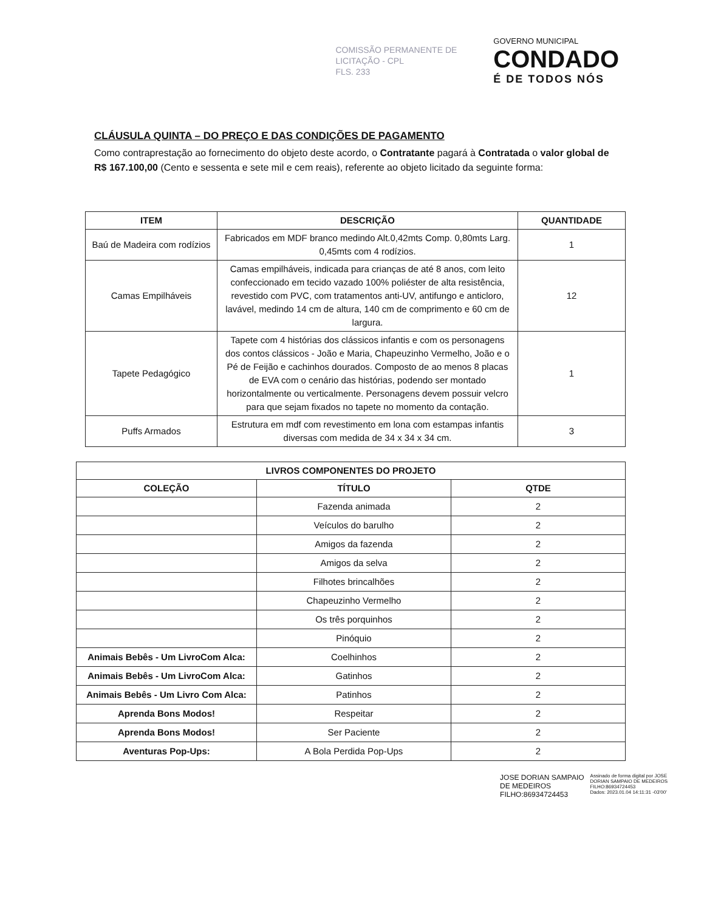COMISSÃO PERMANENTE DE
LICITAÇÃO - CPL
FLS. 233
GOVERNO MUNICIPAL
CONDADO
É DE TODOS NÓS
CLÁUSULA QUINTA – DO PREÇO E DAS CONDIÇÕES DE PAGAMENTO
Como contraprestação ao fornecimento do objeto deste acordo, o Contratante pagará à Contratada o valor global de R$ 167.100,00 (Cento e sessenta e sete mil e cem reais), referente ao objeto licitado da seguinte forma:
| ITEM | DESCRIÇÃO | QUANTIDADE |
| --- | --- | --- |
| Baú de Madeira com rodízios | Fabricados em MDF branco medindo Alt.0,42mts Comp. 0,80mts Larg. 0,45mts com 4 rodízios. | 1 |
| Camas Empilháveis | Camas empilháveis, indicada para crianças de até 8 anos, com leito confeccionado em tecido vazado 100% poliéster de alta resistência, revestido com PVC, com tratamentos anti-UV, antifungo e anticloro, lavável, medindo 14 cm de altura, 140 cm de comprimento e 60 cm de largura. | 12 |
| Tapete Pedagógico | Tapete com 4 histórias dos clássicos infantis e com os personagens dos contos clássicos - João e Maria, Chapeuzinho Vermelho, João e o Pé de Feijão e cachinhos dourados. Composto de ao menos 8 placas de EVA com o cenário das histórias, podendo ser montado horizontalmente ou verticalmente. Personagens devem possuir velcro para que sejam fixados no tapete no momento da contação. | 1 |
| Puffs Armados | Estrutura em mdf com revestimento em lona com estampas infantis diversas com medida de 34 x 34 x 34 cm. | 3 |
| LIVROS COMPONENTES DO PROJETO | | |
| --- | --- | --- |
| COLEÇÃO | TÍTULO | QTDE |
| | Fazenda animada | 2 |
| | Veículos do barulho | 2 |
| | Amigos da fazenda | 2 |
| | Amigos da selva | 2 |
| | Filhotes brincalhões | 2 |
| | Chapeuzinho Vermelho | 2 |
| | Os três porquinhos | 2 |
| | Pinóquio | 2 |
| Animais Bebês - Um LivroCom Alca: | Coelhinhos | 2 |
| Animais Bebês - Um LivroCom Alca: | Gatinhos | 2 |
| Animais Bebês - Um Livro Com Alca: | Patinhos | 2 |
| Aprenda Bons Modos! | Respeitar | 2 |
| Aprenda Bons Modos! | Ser Paciente | 2 |
| Aventuras Pop-Ups: | A Bola Perdida Pop-Ups | 2 |
JOSE DORIAN SAMPAIO
DE MEDEIROS
FILHO:86934724453
Assinado de forma digital por JOSE
DORIAN SAMPAIO DE MEDEIROS
FILHO:86934724453
Dados: 2023.01.04 14:11:31 -03'00'